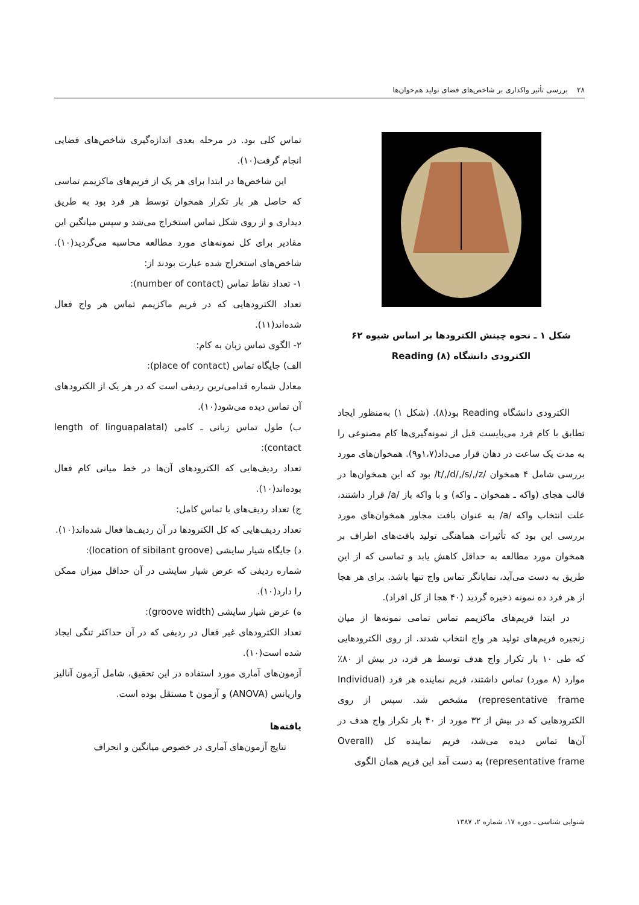۲۸ بررسی تأثیر واکداری بر شاخص‌های فضای تولید هم‌خوان‌ها
شکل ۱ ـ نحوه چینش الکترودها بر اساس شیوه ۶۲
الکترودی دانشگاه Reading (۸)
الکترودی دانشگاه Reading بود(۸). (شکل ۱) به‌منظور ایجاد تطابق با کام فرد می‌بایست قبل از نمونه‌گیری‌ها کام مصنوعی را به مدت یک ساعت در دهان قرار می‌داد(۱،۷و۹). همخوان‌های مورد بررسی شامل ۴ همخوان /t/,/d/,/s/,/z/ بود که این همخوان‌ها در قالب هجای (واکه ـ همخوان ـ واکه) و با واکه باز /a/ قرار داشتند، علت انتخاب واکه /a/ به عنوان بافت مجاور همخوان‌های مورد بررسی این بود که تأثیرات هماهنگی تولید بافت‌های اطراف بر همخوان مورد مطالعه به حداقل کاهش یابد و تماسی که از این طریق به دست می‌آید، نمایانگر تماس واج تنها باشد. برای هر هجا از هر فرد ده نمونه ذخیره گردید (۴۰ هجا از کل افراد).
در ابتدا فریم‌های ماکزیمم تماس تمامی نمونه‌ها از میان زنجیره فریم‌های تولید هر واج انتخاب شدند. از روی الکترودهایی که طی ۱۰ بار تکرار واج هدف توسط هر فرد، در بیش از ۸۰٪ موارد (۸ مورد) تماس داشتند، فریم نماینده هر فرد (Individual representative frame) مشخص شد. سپس از روی الکترودهایی که در بیش از ۳۲ مورد از ۴۰ بار تکرار واج هدف در آن‌ها تماس دیده می‌شد، فریم نماینده کل (Overall representative frame) به دست آمد این فریم همان الگوی
تماس کلی بود. در مرحله بعدی اندازه‌گیری شاخص‌های فضایی انجام گرفت(۱۰).
این شاخص‌ها در ابتدا برای هر یک از فریم‌های ماکزیمم تماسی که حاصل هر بار تکرار همخوان توسط هر فرد بود به طریق دیداری و از روی شکل تماس استخراج می‌شد و سپس میانگین این مقادیر برای کل نمونه‌های مورد مطالعه محاسبه می‌گردید(۱۰). شاخص‌های استخراج شده عبارت بودند از:
۱- تعداد نقاط تماس (number of contact):
تعداد الکترودهایی که در فریم ماکزیمم تماس هر واج فعال شده‌اند(۱۱).
۲- الگوی تماس زبان به کام:
الف) جایگاه تماس (place of contact):
معادل شماره قدامی‌ترین ردیفی است که در هر یک از الکترودهای آن تماس دیده می‌شود(۱۰).
ب) طول تماس زبانی ـ کامی (length of linguapalatal contact):
تعداد ردیف‌هایی که الکترودهای آن‌ها در خط میانی کام فعال بوده‌اند(۱۰).
ج) تعداد ردیف‌های با تماس کامل:
تعداد ردیف‌هایی که کل الکترودها در آن ردیف‌ها فعال شده‌اند(۱۰).
د) جایگاه شیار سایشی (location of sibilant groove):
شماره ردیفی که عرض شیار سایشی در آن حداقل میزان ممکن را دارد(۱۰).
ه) عرض شیار سایشی (groove width):
تعداد الکترودهای غیر فعال در ردیفی که در آن حداکثر تنگی ایجاد شده است(۱۰).
آزمون‌های آماری مورد استفاده در این تحقیق، شامل آزمون آنالیز واریانس (ANOVA) و آزمون t مستقل بوده است.
یافته‌ها
نتایج آزمون‌های آماری در خصوص میانگین و انحراف
شنوایی شناسی ـ دوره ۱۷، شماره ۲، ۱۳۸۷